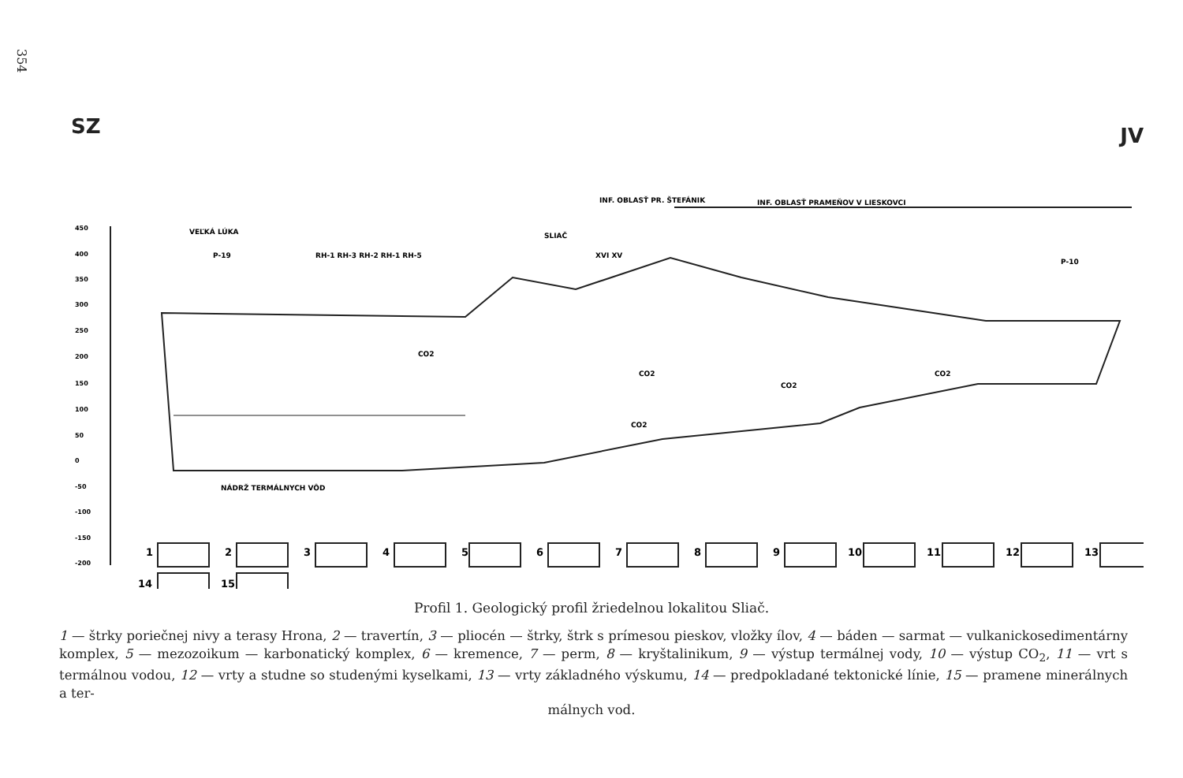354
SZ JV
INF. OBLASŤ PR. ŠTEFÁNIK
INF. OBLASŤ PRAMEŇOV V LIESKOVCI
VEĽKÁ LÚKA
SLIAČ
P-19
RH-1 RH-3 RH-2 RH-1 RH-5
P-10
XVI XV
450
400
350
300
250
200
150
100
50
0
-50
-100
-150
-200
CO2
CO2
CO2
CO2
CO2
NÁDRŽ TERMÁLNYCH VÔD
1
2
3
4
5
6
7
8
9
10
11
12
13
14
15
Profil 1. Geologický profil žriedelnou lokalitou Sliač.
1 — štrky poriečnej nivy a terasy Hrona, 2 — travertín, 3 — pliocén — štrky, štrk s prímesou pieskov, vložky ílov, 4 — báden — sarmat — vulkanickosedimentárny komplex, 5 — mezozoikum — karbonatický komplex, 6 — kremence, 7 — perm, 8 — kryštalinikum, 9 — výstup termálnej vody, 10 — výstup CO<sub>2</sub>, 11 — vrt s termálnou vodou, 12 — vrty a studne so studenými kyselkami, 13 — vrty základného výskumu, 14 — predpokladané tektonické línie, 15 — pramene minerálnych a ter-
málnych vod.